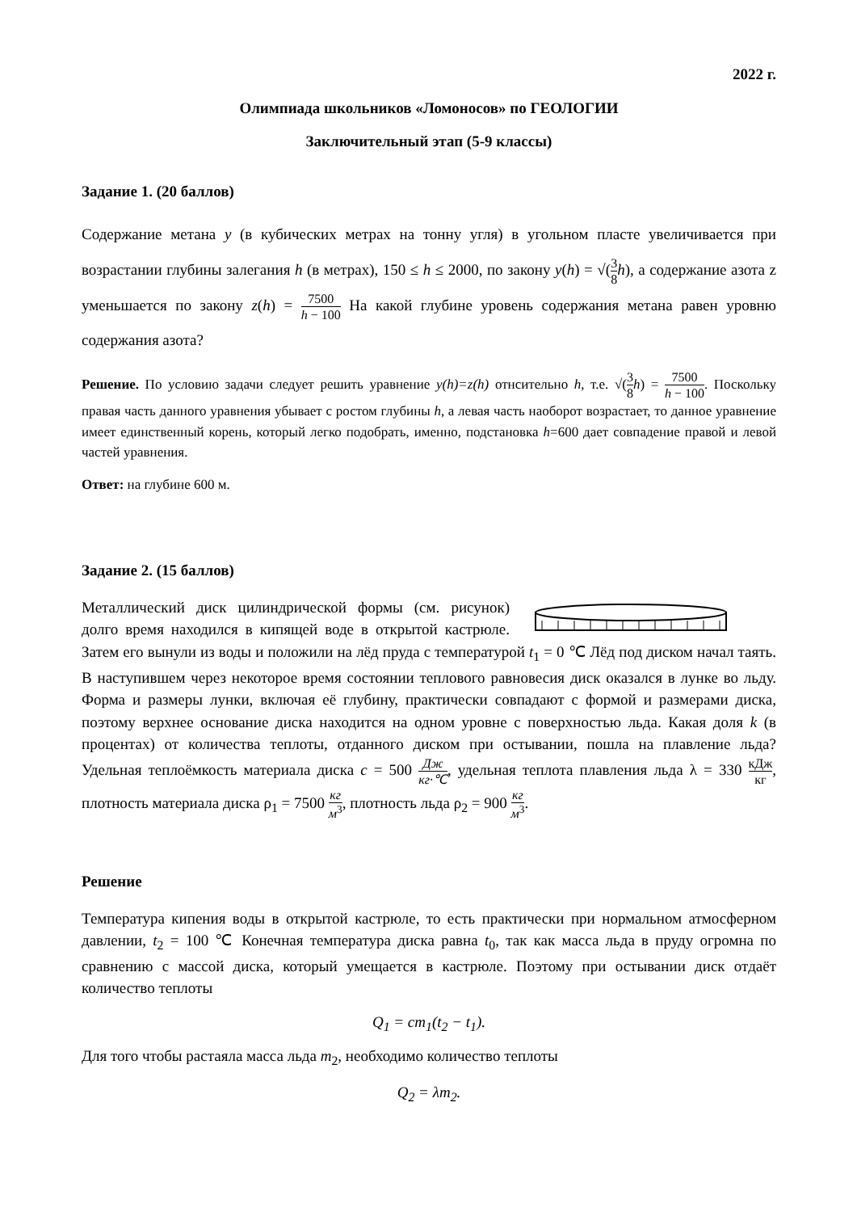2022 г.
Олимпиада школьников «Ломоносов» по ГЕОЛОГИИ
Заключительный этап (5-9 классы)
Задание 1. (20 баллов)
Содержание метана y (в кубических метрах на тонну угля) в угольном пласте увеличивается при возрастании глубины залегания h (в метрах), 150 ≤ h ≤ 2000, по закону y(h) = √(3 8 h), а содержание азота z уменьшается по закону z(h) = 7500 h − 100 На какой глубине уровень содержания метана равен уровню содержания азота?
Решение. По условию задачи следует решить уравнение y(h)=z(h) отнсительно h, т.е. √(3 8 h) = 7500 h − 100. Поскольку правая часть данного уравнения убывает с ростом глубины h, а левая часть наоборот возрастает, то данное уравнение имеет единственный корень, который легко подобрать, именно, подстановка h=600 дает совпадение правой и левой частей уравнения.
Ответ: на глубине 600 м.
Задание 2. (15 баллов)
Металлический диск цилиндрической формы (см. рисунок) долго время находился в кипящей воде в открытой кастрюле. Затем его вынули из воды и положили на лёд пруда с температурой t<sub>1</sub> = 0 ℃ Лёд под диском начал таять. В наступившем через некоторое время состоянии теплового равновесия диск оказался в лунке во льду. Форма и размеры лунки, включая её глубину, практически совпадают с формой и размерами диска, поэтому верхнее основание диска находится на одном уровне с поверхностью льда. Какая доля k (в процентах) от количества теплоты, отданного диском при остывании, пошла на плавление льда? Удельная теплоёмкость материала диска c = 500 Дж кг·℃, удельная теплота плавления льда λ = 330 кДж кг, плотность материала диска ρ<sub>1</sub> = 7500 кг м<sup>3</sup>, плотность льда ρ<sub>2</sub> = 900 кг м<sup>3</sup>.
Решение
Температура кипения воды в открытой кастрюле, то есть практически при нормальном атмосферном давлении, t<sub>2</sub> = 100 ℃ Конечная температура диска равна t<sub>0</sub>, так как масса льда в пруду огромна по сравнению с массой диска, который умещается в кастрюле. Поэтому при остывании диск отдаёт количество теплоты
Q<sub>1</sub> = cm<sub>1</sub>(t<sub>2</sub> − t<sub>1</sub>).
Для того чтобы растаяла масса льда m<sub>2</sub>, необходимо количество теплоты
Q<sub>2</sub> = λm<sub>2</sub>.